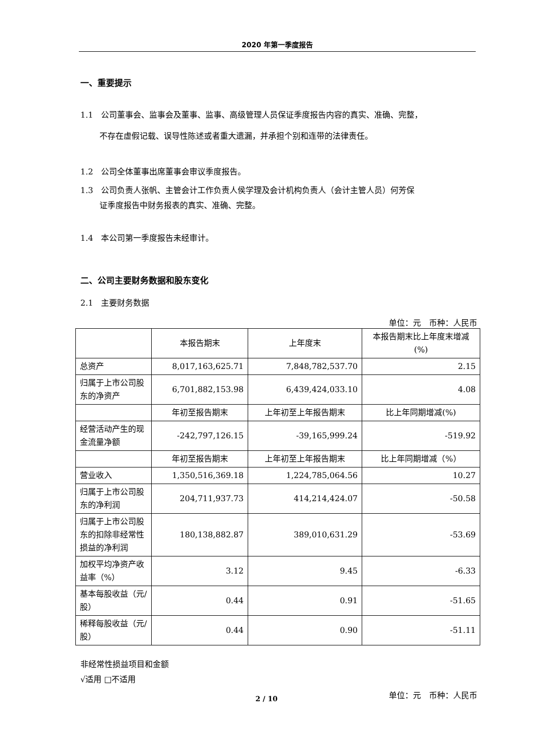2020 年第一季度报告
一、重要提示
1.1　公司董事会、监事会及董事、监事、高级管理人员保证季度报告内容的真实、准确、完整，
不存在虚假记载、误导性陈述或者重大遗漏，并承担个别和连带的法律责任。
1.2　公司全体董事出席董事会审议季度报告。
1.3　公司负责人张帆、主管会计工作负责人侯学理及会计机构负责人（会计主管人员）何芳保
证季度报告中财务报表的真实、准确、完整。
1.4　本公司第一季度报告未经审计。
二、公司主要财务数据和股东变化
2.1　主要财务数据
单位：元　币种：人民币
| | 本报告期末 | 上年度末 | 本报告期末比上年度末增减(%) |
| 总资产 | 8,017,163,625.71 | 7,848,782,537.70 | 2.15 |
| 归属于上市公司股东的净资产 | 6,701,882,153.98 | 6,439,424,033.10 | 4.08 |
| | 年初至报告期末 | 上年初至上年报告期末 | 比上年同期增减(%) |
| 经营活动产生的现金流量净额 | -242,797,126.15 | -39,165,999.24 | -519.92 |
| | 年初至报告期末 | 上年初至上年报告期末 | 比上年同期增减（%） |
| 营业收入 | 1,350,516,369.18 | 1,224,785,064.56 | 10.27 |
| 归属于上市公司股东的净利润 | 204,711,937.73 | 414,214,424.07 | -50.58 |
| 归属于上市公司股东的扣除非经常性损益的净利润 | 180,138,882.87 | 389,010,631.29 | -53.69 |
| 加权平均净资产收益率（%） | 3.12 | 9.45 | -6.33 |
| 基本每股收益（元/股） | 0.44 | 0.91 | -51.65 |
| 稀释每股收益（元/股） | 0.44 | 0.90 | -51.11 |
非经常性损益项目和金额
√适用 □不适用
单位：元　币种：人民币
2 / 10